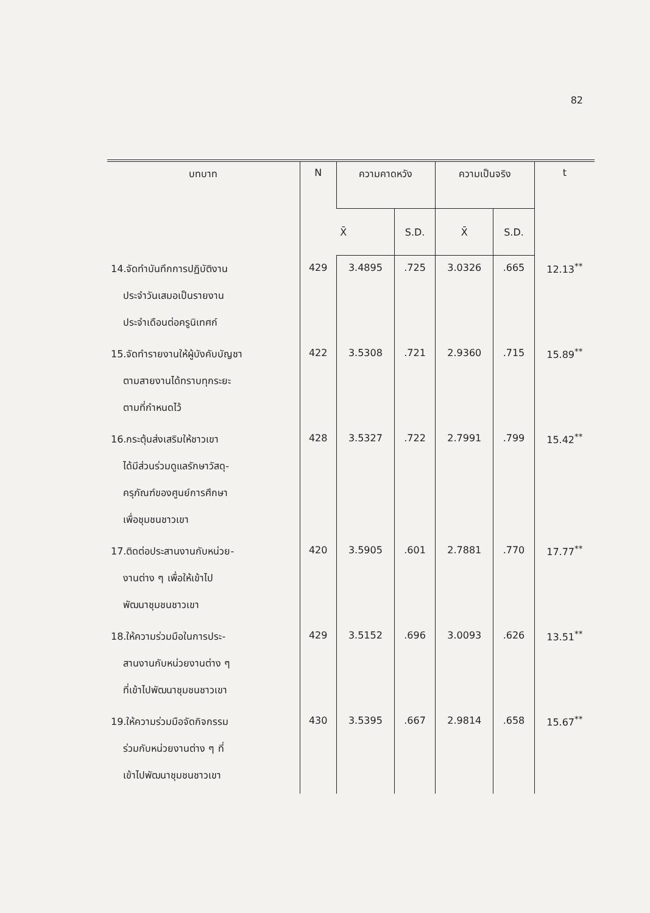82
| บทบาท | N | ความคาดหวัง | | ความเป็นจริง | | t |
| --- | --- | --- | --- | --- | --- | --- |
| | | X̄ | S.D. | X̄ | S.D. | |
| 14.จัดทำบันทึกการปฏิบัติงาน ประจำวันเสมอเป็นรายงาน ประจำเดือนต่อครูนิเทศก์ | 429 | 3.4895 | .725 | 3.0326 | .665 | 12.13<sup>**</sup> |
| 15.จัดทำรายงานให้ผู้บังคับบัญชา ตามสายงานได้ทราบทุกระยะ ตามที่กำหนดไว้ | 422 | 3.5308 | .721 | 2.9360 | .715 | 15.89<sup>**</sup> |
| 16.กระตุ้นส่งเสริมให้ชาวเขา ได้มีส่วนร่วมดูแลรักษาวัสดุ- ครุภัณฑ์ของศูนย์การศึกษา เพื่อชุมชนชาวเขา | 428 | 3.5327 | .722 | 2.7991 | .799 | 15.42<sup>**</sup> |
| 17.ติดต่อประสานงานกับหน่วย- งานต่าง ๆ เพื่อให้เข้าไป พัฒนาชุมชนชาวเขา | 420 | 3.5905 | .601 | 2.7881 | .770 | 17.77<sup>**</sup> |
| 18.ให้ความร่วมมือในการประ- สานงานกับหน่วยงานต่าง ๆ ที่เข้าไปพัฒนาชุมชนชาวเขา | 429 | 3.5152 | .696 | 3.0093 | .626 | 13.51<sup>**</sup> |
| 19.ให้ความร่วมมือจัดกิจกรรม ร่วมกับหน่วยงานต่าง ๆ ที่ เข้าไปพัฒนาชุมชนชาวเขา | 430 | 3.5395 | .667 | 2.9814 | .658 | 15.67<sup>**</sup> |